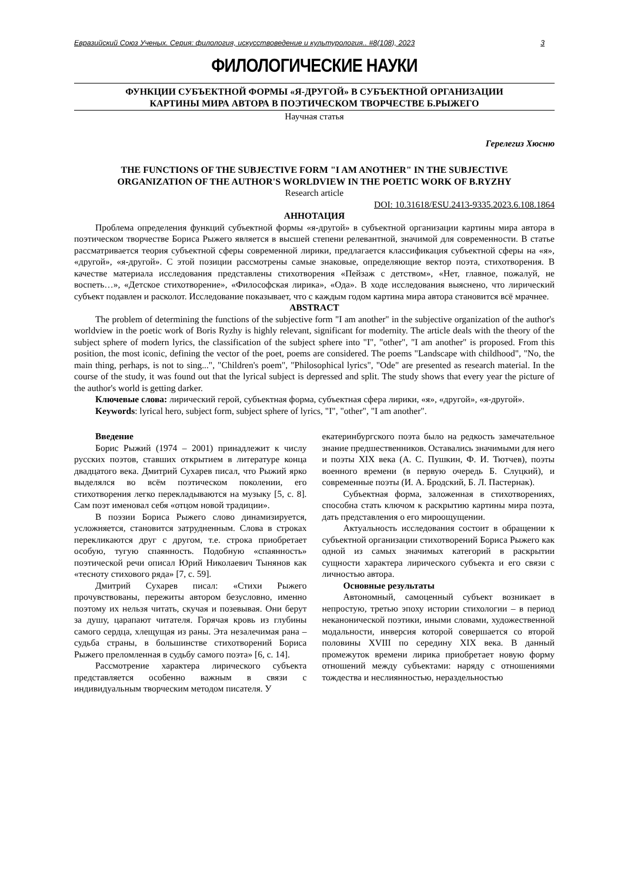Евразийский Союз Ученых. Серия: филология, искусствоведение и культурология.. #8(108), 2023 3
ФИЛОЛОГИЧЕСКИЕ НАУКИ
ФУНКЦИИ СУБЪЕКТНОЙ ФОРМЫ «Я-ДРУГОЙ» В СУБЪЕКТНОЙ ОРГАНИЗАЦИИ
КАРТИНЫ МИРА АВТОРА В ПОЭТИЧЕСКОМ ТВОРЧЕСТВЕ Б.РЫЖЕГО
Научная статья
Герелегиз Хюсню
THE FUNCTIONS OF THE SUBJECTIVE FORM "I AM ANOTHER" IN THE SUBJECTIVE
ORGANIZATION OF THE AUTHOR'S WORLDVIEW IN THE POETIC WORK OF B.RYZHY
Research article
DOI: 10.31618/ESU.2413-9335.2023.6.108.1864
АННОТАЦИЯ
Проблема определения функций субъектной формы «я-другой» в субъектной организации картины мира автора в поэтическом творчестве Бориса Рыжего является в высшей степени релевантной, значимой для современности. В статье рассматривается теория субъектной сферы современной лирики, предлагается классификация субъектной сферы на «я», «другой», «я-другой». С этой позиции рассмотрены самые знаковые, определяющие вектор поэта, стихотворения. В качестве материала исследования представлены стихотворения «Пейзаж с детством», «Нет, главное, пожалуй, не воспеть…», «Детское стихотворение», «Философская лирика», «Ода». В ходе исследования выяснено, что лирический субъект подавлен и расколот. Исследование показывает, что с каждым годом картина мира автора становится всё мрачнее.
ABSTRACT
The problem of determining the functions of the subjective form "I am another" in the subjective organization of the author's worldview in the poetic work of Boris Ryzhy is highly relevant, significant for modernity. The article deals with the theory of the subject sphere of modern lyrics, the classification of the subject sphere into "I", "other", "I am another" is proposed. From this position, the most iconic, defining the vector of the poet, poems are considered. The poems "Landscape with childhood", "No, the main thing, perhaps, is not to sing...", "Children's poem", "Philosophical lyrics", "Ode" are presented as research material. In the course of the study, it was found out that the lyrical subject is depressed and split. The study shows that every year the picture of the author's world is getting darker.
Ключевые слова: лирический герой, субъектная форма, субъектная сфера лирики, «я», «другой», «я-другой».
Keywords: lyrical hero, subject form, subject sphere of lyrics, "I", "other", "I am another".
Введение
Борис Рыжий (1974 – 2001) принадлежит к числу русских поэтов, ставших открытием в литературе конца двадцатого века. Дмитрий Сухарев писал, что Рыжий ярко выделялся во всём поэтическом поколении, его стихотворения легко перекладываются на музыку [5, с. 8]. Сам поэт именовал себя «отцом новой традиции».
В поэзии Бориса Рыжего слово динамизируется, усложняется, становится затрудненным. Слова в строках перекликаются друг с другом, т.е. строка приобретает особую, тугую спаянность. Подобную «спаянность» поэтической речи описал Юрий Николаевич Тынянов как «тесноту стихового ряда» [7, с. 59].
Дмитрий Сухарев писал: «Стихи Рыжего прочувствованы, пережиты автором безусловно, именно поэтому их нельзя читать, скучая и позевывая. Они берут за душу, царапают читателя. Горячая кровь из глубины самого сердца, хлещущая из раны. Эта незалечимая рана – судьба страны, в большинстве стихотворений Бориса Рыжего преломленная в судьбу самого поэта» [6, с. 14].
Рассмотрение характера лирического субъекта представляется особенно важным в связи с индивидуальным творческим методом писателя. У
екатеринбургского поэта было на редкость замечательное знание предшественников. Оставались значимыми для него и поэты XIX века (А. С. Пушкин, Ф. И. Тютчев), поэты военного времени (в первую очередь Б. Слуцкий), и современные поэты (И. А. Бродский, Б. Л. Пастернак).
Субъектная форма, заложенная в стихотворениях, способна стать ключом к раскрытию картины мира поэта, дать представления о его мироощущении.
Актуальность исследования состоит в обращении к субъектной организации стихотворений Бориса Рыжего как одной из самых значимых категорий в раскрытии сущности характера лирического субъекта и его связи с личностью автора.
Основные результаты
Автономный, самоценный субъект возникает в непростую, третью эпоху истории стихологии – в период неканонической поэтики, иными словами, художественной модальности, инверсия которой совершается со второй половины XVIII по середину XIX века. В данный промежуток времени лирика приобретает новую форму отношений между субъектами: наряду с отношениями тождества и неслиянностью, нераздельностью